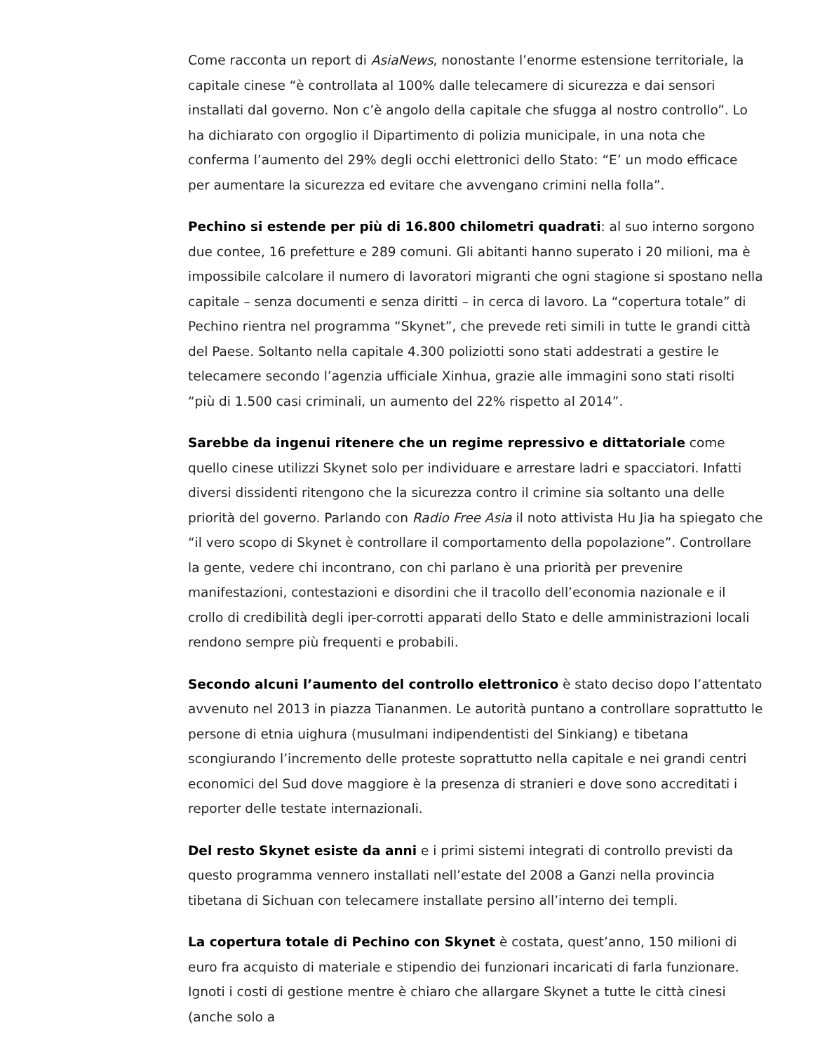Come racconta un report di AsiaNews, nonostante l’enorme estensione territoriale, la capitale cinese “è controllata al 100% dalle telecamere di sicurezza e dai sensori installati dal governo. Non c’è angolo della capitale che sfugga al nostro controllo”. Lo ha dichiarato con orgoglio il Dipartimento di polizia municipale, in una nota che conferma l’aumento del 29% degli occhi elettronici dello Stato: “E’ un modo efficace per aumentare la sicurezza ed evitare che avvengano crimini nella folla”.
Pechino si estende per più di 16.800 chilometri quadrati: al suo interno sorgono due contee, 16 prefetture e 289 comuni. Gli abitanti hanno superato i 20 milioni, ma è impossibile calcolare il numero di lavoratori migranti che ogni stagione si spostano nella capitale – senza documenti e senza diritti – in cerca di lavoro. La “copertura totale” di Pechino rientra nel programma “Skynet”, che prevede reti simili in tutte le grandi città del Paese. Soltanto nella capitale 4.300 poliziotti sono stati addestrati a gestire le telecamere secondo l’agenzia ufficiale Xinhua, grazie alle immagini sono stati risolti “più di 1.500 casi criminali, un aumento del 22% rispetto al 2014”.
Sarebbe da ingenui ritenere che un regime repressivo e dittatoriale come quello cinese utilizzi Skynet solo per individuare e arrestare ladri e spacciatori. Infatti diversi dissidenti ritengono che la sicurezza contro il crimine sia soltanto una delle priorità del governo. Parlando con Radio Free Asia il noto attivista Hu Jia ha spiegato che “il vero scopo di Skynet è controllare il comportamento della popolazione”. Controllare la gente, vedere chi incontrano, con chi parlano è una priorità per prevenire manifestazioni, contestazioni e disordini che il tracollo dell’economia nazionale e il crollo di credibilità degli iper-corrotti apparati dello Stato e delle amministrazioni locali rendono sempre più frequenti e probabili.
Secondo alcuni l’aumento del controllo elettronico è stato deciso dopo l’attentato avvenuto nel 2013 in piazza Tiananmen. Le autorità puntano a controllare soprattutto le persone di etnia uighura (musulmani indipendentisti del Sinkiang) e tibetana scongiurando l’incremento delle proteste soprattutto nella capitale e nei grandi centri economici del Sud dove maggiore è la presenza di stranieri e dove sono accreditati i reporter delle testate internazionali.
Del resto Skynet esiste da anni e i primi sistemi integrati di controllo previsti da questo programma vennero installati nell’estate del 2008 a Ganzi nella provincia tibetana di Sichuan con telecamere installate persino all’interno dei templi.
La copertura totale di Pechino con Skynet è costata, quest’anno, 150 milioni di euro fra acquisto di materiale e stipendio dei funzionari incaricati di farla funzionare. Ignoti i costi di gestione mentre è chiaro che allargare Skynet a tutte le città cinesi (anche solo a